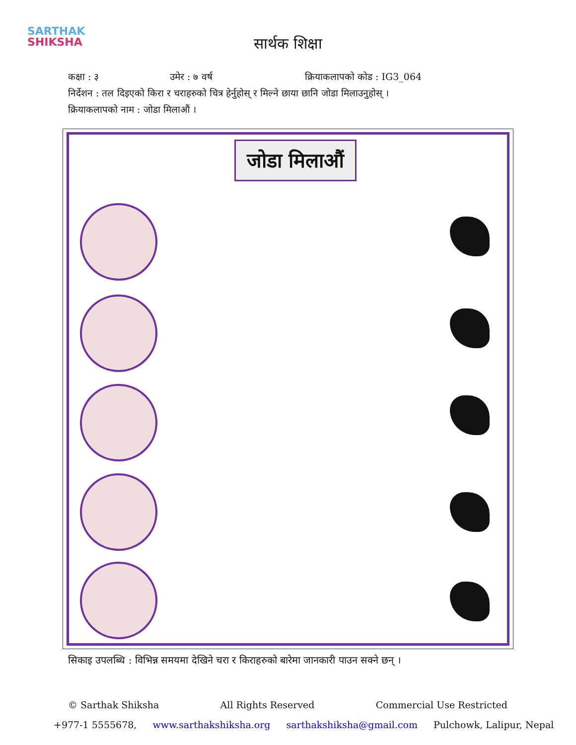SARTHAK
SHIKSHA
सार्थक शिक्षा
कक्षा : ३ उमेर : ७ वर्ष क्रियाकलापको कोड : IG3_064
निर्देशन : तल दिइएको किरा र चराहरुको चित्र हेर्नुहोस् र मिल्ने छाया छानि जोडा मिलाउनुहोस् ।
क्रियाकलापको नाम : जोडा मिलाऔं ।
जोडा मिलाऔं
सिकाइ उपलब्धि : विभिन्न समयमा देखिने चरा र किराहरुको बारेमा जानकारी पाउन सक्ने छन् ।
© Sarthak Shiksha All Rights Reserved Commercial Use Restricted
+977-1 5555678, www.sarthakshiksha.org sarthakshiksha@gmail.com Pulchowk, Lalipur, Nepal